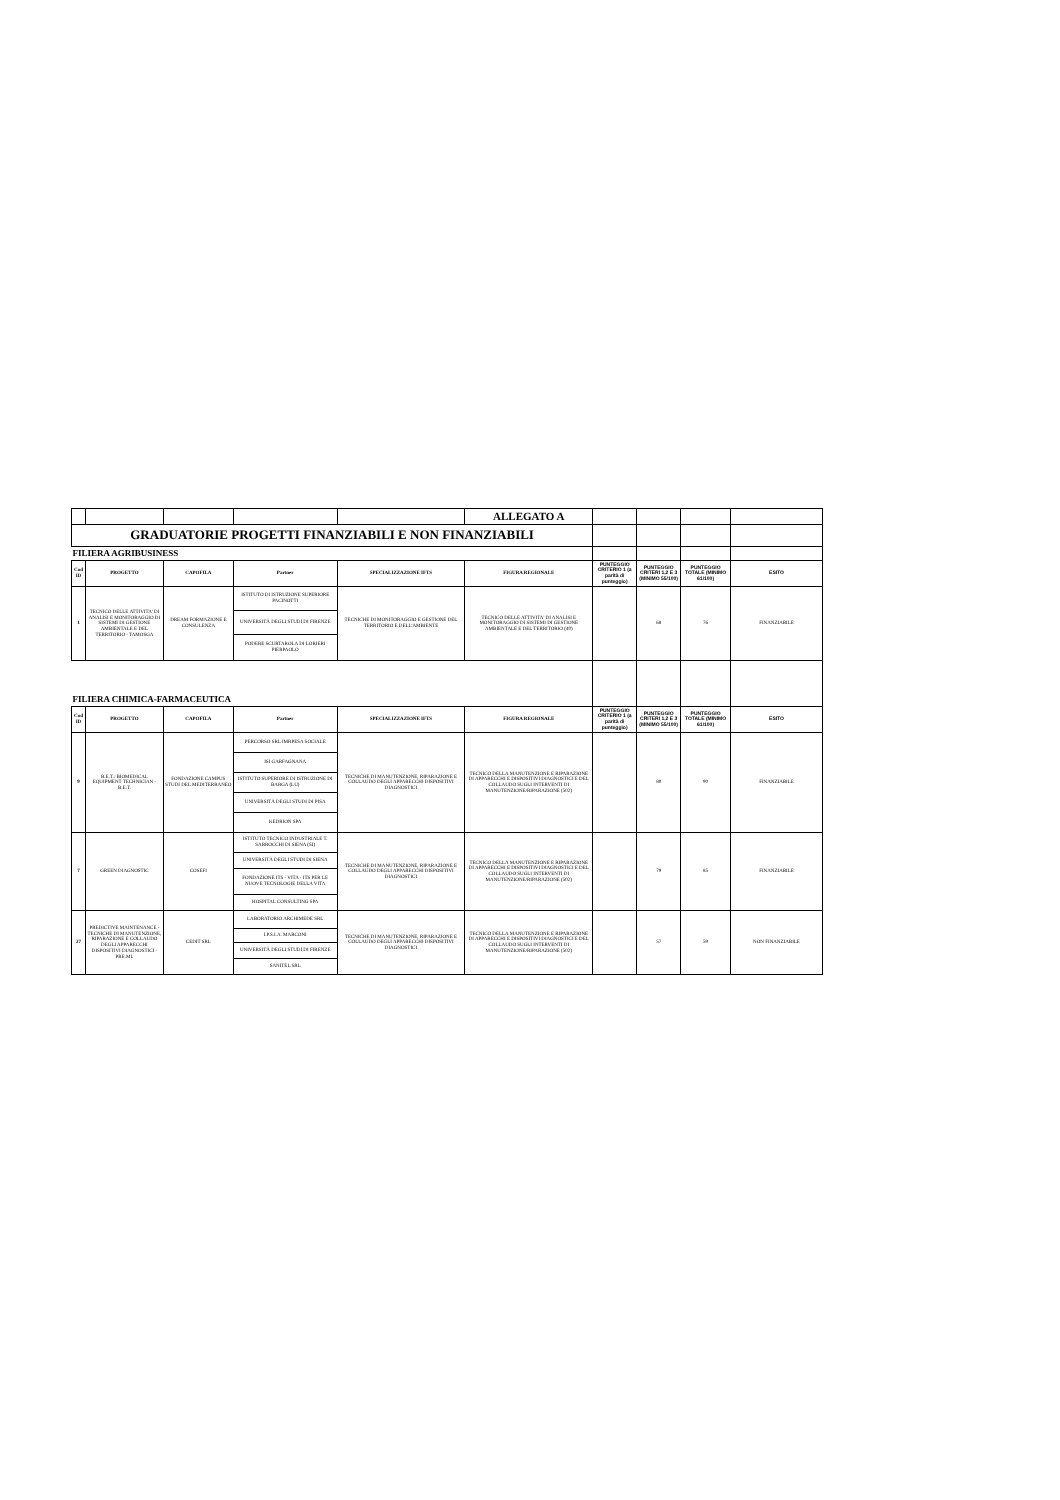| | | | | | ALLEGATO A | | | | |
| GRADUATORIE PROGETTI FINANZIABILI E NON FINANZIABILI | | | | | | | | | |
| FILIERA AGRIBUSINESS | | | | | | | | | |
| Cod ID | PROGETTO | CAPOFILA | Partner | SPECIALIZZAZIONE IFTS | FIGURA REGIONALE | PUNTEGGIO CRITERIO 1 (a parità di punteggio) | PUNTEGGIO CRITERI 1,2 E 3 (MINIMO 55/100) | PUNTEGGIO TOTALE (MINIMO 61/100) | ESITO |
| 1 | TECNICO DELLE ATTIVITA' DI ANALISI E MONITORAGGIO DI SISTEMI DI GESTIONE AMBIENTALE E DEL TERRITORIO - TAMOSGA | DREAM FORMAZIONE E CONSULENZA | ISTITUTO DI ISTRUZIONE SUPERIORE PACINOTTI | TECNICHE DI MONITORAGGIO E GESTIONE DEL TERRITORIO E DELL'AMBIENTE | TECNICO DELLE ATTIVITA' DI ANALISI E MONITORAGGIO DI SISTEMI DI GESTIONE AMBIENTALE E DEL TERRITORIO (40) | | 68 | 76 | FINANZIABILE |
| | | | UNIVERSITÀ DEGLI STUDI DI FIRENZE | | | | | | |
| | | | PODERE SCURTAROLA DI LORIERI PIERPAOLO | | | | | | |
| FILIERA CHIMICA-FARMACEUTICA | | | | | | | | | |
| Cod ID | PROGETTO | CAPOFILA | Partner | SPECIALIZZAZIONE IFTS | FIGURA REGIONALE | PUNTEGGIO CRITERIO 1 (a parità di punteggio) | PUNTEGGIO CRITERI 1,2 E 3 (MINIMO 55/100) | PUNTEGGIO TOTALE (MINIMO 61/100) | ESITO |
| 9 | B.E.T.: BIOMEDICAL EQUIPMENT TECHNICIAN - B.E.T. | FONDAZIONE CAMPUS STUDI DEL MEDITERRANEO | PERCORSO SRL IMRPESA SOCIALE | TECNICHE DI MANUTENZIONE, RIPARAZIONE E COLLAUDO DEGLI APPARECCHI DISPOSITIVI DIAGNOSTICI | TECNICO DELLA MANUTENZIONE E RIPARAZIONE DI APPARECCHI E DISPOSITIVI DIAGNOSTICI E DEL COLLAUDO SUGLI INTERVENTI DI MANUTENZIONE/RIPARAZIONE (502) | | 80 | 90 | FINANZIABILE |
| | | | ISI GARFAGNANA | | | | | | |
| | | | ISTITUTO SUPERIORE DI ISTRUZIONE DI BARGA (LU) | | | | | | |
| | | | UNIVERSITÀ DEGLI STUDI DI PISA | | | | | | |
| | | | KEDRION SPA | | | | | | |
| 7 | GREEN DIAGNOSTIC | COSEFI | ISTITUTO TECNICO INDUSTRIALE T. SARROCCHI DI SIENA (SI) | TECNICHE DI MANUTENZIONE, RIPARAZIONE E COLLAUDO DEGLI APPARECCHI DISPOSITIVI DIAGNOSTICI | TECNICO DELLA MANUTENZIONE E RIPARAZIONE DI APPARECCHI E DISPOSITIVI DIAGNOSTICI E DEL COLLAUDO SUGLI INTERVENTI DI MANUTENZIONE/RIPARAZIONE (502) | | 79 | 85 | FINANZIABILE |
| | | | UNIVERSITÀ DEGLI STUDI DI SIENA | | | | | | |
| | | | FONDAZIONE ITS - VITA - ITS PER LE NUOVE TECNOLOGIE DELLA VITA | | | | | | |
| | | | HOSPITAL CONSULTING SPA | | | | | | |
| 27 | PREDICTIVE MAINTENANCE - TECNICHE DI MANUTENZIONE, RIPARAZIONE E COLLAUDO DEGLI APPARECCHI DISPOSITIVI DIAGNOSTICI - PRE.MI. | CEDIT SRL | LABORATORIO ARCHIMEDE SRL | TECNICHE DI MANUTENZIONE, RIPARAZIONE E COLLAUDO DEGLI APPARECCHI DISPOSITIVI DIAGNOSTICI | TECNICO DELLA MANUTENZIONE E RIPARAZIONE DI APPARECCHI E DISPOSITIVI DIAGNOSTICI E DEL COLLAUDO SUGLI INTERVENTI DI MANUTENZIONE/RIPARAZIONE (502) | | 57 | 59 | NON FINANZIABILE |
| | | | I.P.S.I.A. MARCONI | | | | | | |
| | | | UNIVERSITÀ DEGLI STUDI DI FIRENZE | | | | | | |
| | | | SANITEL SRL | | | | | | |